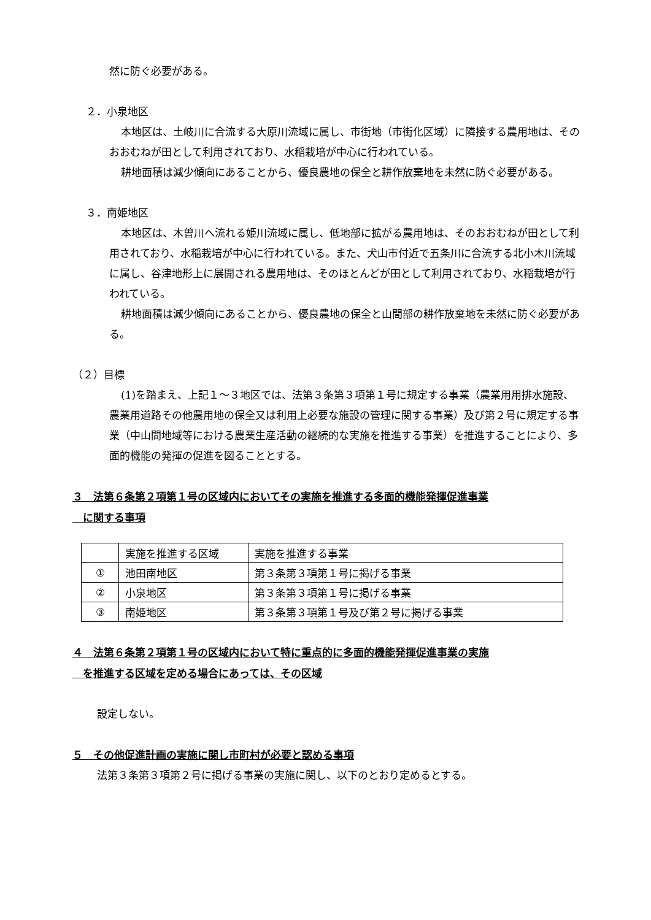然に防ぐ必要がある。
２．小泉地区
本地区は、土岐川に合流する大原川流域に属し、市街地（市街化区域）に隣接する農用地は、そのおおむねが田として利用されており、水稲栽培が中心に行われている。
耕地面積は減少傾向にあることから、優良農地の保全と耕作放棄地を未然に防ぐ必要がある。
３．南姫地区
本地区は、木曽川へ流れる姫川流域に属し、低地部に拡がる農用地は、そのおおむねが田として利用されており、水稲栽培が中心に行われている。また、犬山市付近で五条川に合流する北小木川流域に属し、谷津地形上に展開される農用地は、そのほとんどが田として利用されており、水稲栽培が行われている。
耕地面積は減少傾向にあることから、優良農地の保全と山間部の耕作放棄地を未然に防ぐ必要がある。
（２）目標
(1)を踏まえ、上記１～３地区では、法第３条第３項第１号に規定する事業（農業用用排水施設、農業用道路その他農用地の保全又は利用上必要な施設の管理に関する事業）及び第２号に規定する事業（中山間地域等における農業生産活動の継続的な実施を推進する事業）を推進することにより、多面的機能の発揮の促進を図ることとする。
３　法第６条第２項第１号の区域内においてその実施を推進する多面的機能発揮促進事業
　に関する事項
| | 実施を推進する区域 | 実施を推進する事業 |
| ① | 池田南地区 | 第３条第３項第１号に掲げる事業 |
| ② | 小泉地区 | 第３条第３項第１号に掲げる事業 |
| ③ | 南姫地区 | 第３条第３項第１号及び第２号に掲げる事業 |
４　法第６条第２項第１号の区域内において特に重点的に多面的機能発揮促進事業の実施
　を推進する区域を定める場合にあっては、その区域
設定しない。
５　その他促進計画の実施に関し市町村が必要と認める事項
法第３条第３項第２号に掲げる事業の実施に関し、以下のとおり定めるとする。